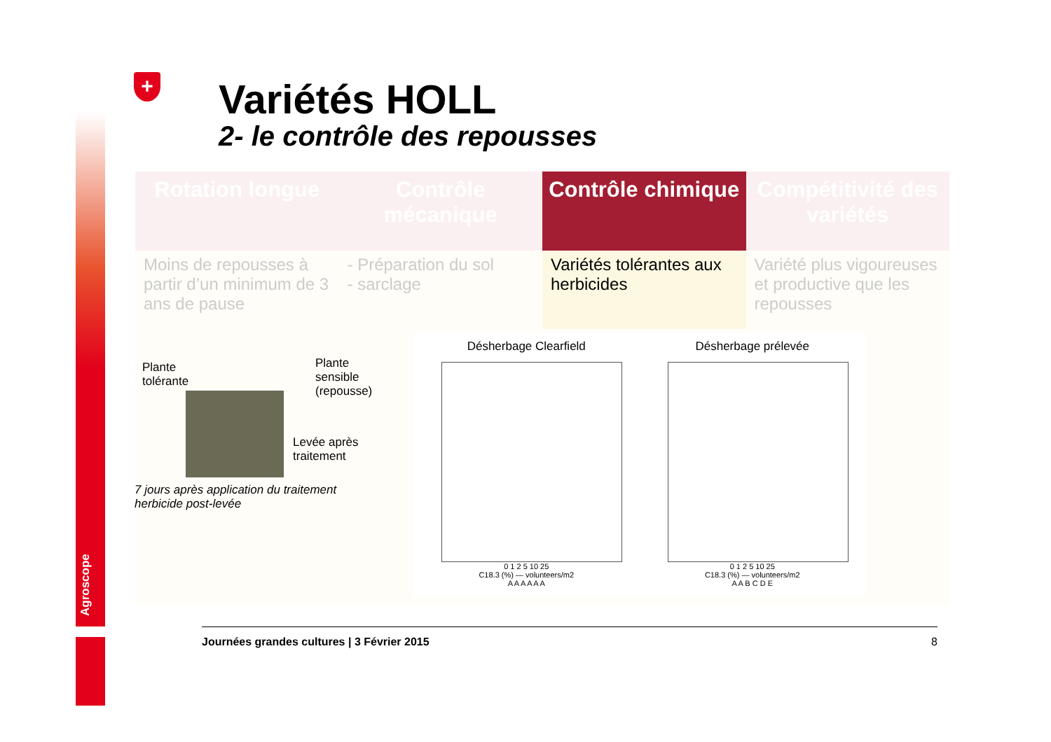Agroscope
+ Variétés HOLL
2- le contrôle des repousses
| Rotation longue | Contrôle mécanique | Contrôle chimique | Compétitivité des variétés |
| --- | --- | --- | --- |
| Moins de repousses à partir d’un minimum de 3 ans de pause | - Préparation du sol - sarclage | Variétés tolérantes aux herbicides | Variété plus vigoureuses et productive que les repousses |
Plante
tolérante
Plante
sensible
(repousse)
Levée après
traitement
7 jours après application du traitement herbicide post-levée
Désherbage Clearfield
0 1 2 5 10 25
C18.3 (%) — volunteers/m2
A A A A A A
Désherbage prélevée
0 1 2 5 10 25
C18.3 (%) — volunteers/m2
A A B C D E
Journées grandes cultures | 3 Février 2015 8